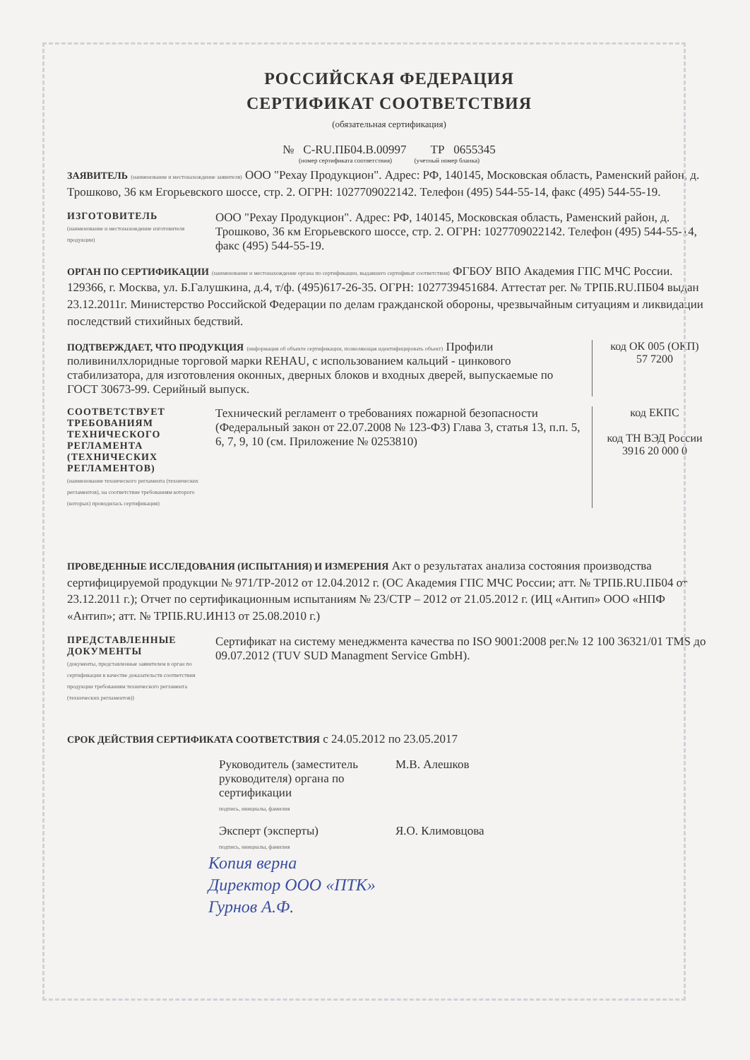РОССИЙСКАЯ ФЕДЕРАЦИЯ
СЕРТИФИКАТ СООТВЕТСТВИЯ
(обязательная сертификация)
№ C-RU.ПБ04.B.00997 ТР 0655345
(номер сертификата соответствия) (учетный номер бланка)
ЗАЯВИТЕЛЬ (наименование и местонахождение заявителя) ООО "Рехау Продукцион". Адрес: РФ, 140145, Московская область, Раменский район, д. Трошково, 36 км Егорьевского шоссе, стр. 2. ОГРН: 1027709022142. Телефон (495) 544-55-14, факс (495) 544-55-19.
ИЗГОТОВИТЕЛЬ
(наименование и местонахождение изготовителя продукции)
ООО "Рехау Продукцион". Адрес: РФ, 140145, Московская область, Раменский район, д. Трошково, 36 км Егорьевского шоссе, стр. 2. ОГРН: 1027709022142. Телефон (495) 544-55-14, факс (495) 544-55-19.
ОРГАН ПО СЕРТИФИКАЦИИ (наименование и местонахождение органа по сертификации, выдавшего сертификат соответствия) ФГБОУ ВПО Академия ГПС МЧС России. 129366, г. Москва, ул. Б.Галушкина, д.4, т/ф. (495)617-26-35. ОГРН: 1027739451684. Аттестат рег. № ТРПБ.RU.ПБ04 выдан 23.12.2011г. Министерство Российской Федерации по делам гражданской обороны, чрезвычайным ситуациям и ликвидации последствий стихийных бедствий.
ПОДТВЕРЖДАЕТ, ЧТО ПРОДУКЦИЯ (информация об объекте сертификации, позволяющая идентифицировать объект) Профили поливинилхлоридные торговой марки REHAU, с использованием кальций - цинкового стабилизатора, для изготовления оконных, дверных блоков и входных дверей, выпускаемые по ГОСТ 30673-99. Серийный выпуск.
код ОК 005 (ОКП)
57 7200
СООТВЕТСТВУЕТ ТРЕБОВАНИЯМ ТЕХНИЧЕСКОГО РЕГЛАМЕНТА (ТЕХНИЧЕСКИХ РЕГЛАМЕНТОВ)
(наименование технического регламента (технических регламентов), на соответствие требованиям которого (которых) проводилась сертификация)
Технический регламент о требованиях пожарной безопасности (Федеральный закон от 22.07.2008 № 123-ФЗ) Глава 3, статья 13, п.п. 5, 6, 7, 9, 10 (см. Приложение № 0253810)
код ЕКПС
код ТН ВЭД России
3916 20 000 0
ПРОВЕДЕННЫЕ ИССЛЕДОВАНИЯ (ИСПЫТАНИЯ) И ИЗМЕРЕНИЯ Акт о результатах анализа состояния производства сертифицируемой продукции № 971/ТР-2012 от 12.04.2012 г. (ОС Академия ГПС МЧС России; атт. № ТРПБ.RU.ПБ04 от 23.12.2011 г.); Отчет по сертификационным испытаниям № 23/СТР – 2012 от 21.05.2012 г. (ИЦ «Антип» ООО «НПФ «Антип»; атт. № ТРПБ.RU.ИН13 от 25.08.2010 г.)
ПРЕДСТАВЛЕННЫЕ ДОКУМЕНТЫ
(документы, представленные заявителем в орган по сертификации в качестве доказательств соответствия продукции требованиям технического регламента (технических регламентов))
Сертификат на систему менеджмента качества по ISO 9001:2008 рег.№ 12 100 36321/01 TMS до 09.07.2012 (TUV SUD Managment Service GmbH).
СРОК ДЕЙСТВИЯ СЕРТИФИКАТА СООТВЕТСТВИЯ с 24.05.2012 по 23.05.2017
Руководитель (заместитель руководителя) органа по сертификации
подпись, инициалы, фамилия
М.В. Алешков
Эксперт (эксперты)
подпись, инициалы, фамилия
Я.О. Климовцова
Копия верна
Директор ООО «ПТК»
Гурнов А.Ф.